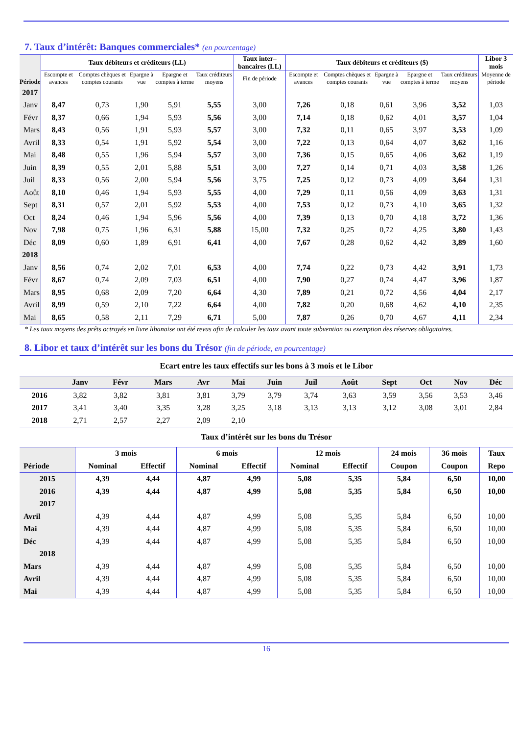7. Taux d’intérêt: Banques commerciales* (en pourcentage)
| Période | Taux débiteurs et créditeurs (LL) | | | | | Taux inter– bancaires (LL) | Taux débiteurs et créditeurs ($) | | | | | Libor 3 mois |
| --- | --- | --- | --- | --- | --- | --- | --- | --- | --- | --- | --- | --- |
| | Escompte et avances | Comptes chèques et comptes courants | Epargne à vue | Epargne et comptes à terme | Taux créditeurs moyens | Fin de période | Escompte et avances | Comptes chèques et comptes courants | Epargne à vue | Epargne et comptes à terme | Taux créditeurs moyens | Moyenne de période |
| 2017 | | | | | | | | | | | | |
| Janv | 8,47 | 0,73 | 1,90 | 5,91 | 5,55 | 3,00 | 7,26 | 0,18 | 0,61 | 3,96 | 3,52 | 1,03 |
| Févr | 8,37 | 0,66 | 1,94 | 5,93 | 5,56 | 3,00 | 7,14 | 0,18 | 0,62 | 4,01 | 3,57 | 1,04 |
| Mars | 8,43 | 0,56 | 1,91 | 5,93 | 5,57 | 3,00 | 7,32 | 0,11 | 0,65 | 3,97 | 3,53 | 1,09 |
| Avril | 8,33 | 0,54 | 1,91 | 5,92 | 5,54 | 3,00 | 7,22 | 0,13 | 0,64 | 4,07 | 3,62 | 1,16 |
| Mai | 8,48 | 0,55 | 1,96 | 5,94 | 5,57 | 3,00 | 7,36 | 0,15 | 0,65 | 4,06 | 3,62 | 1,19 |
| Juin | 8,39 | 0,55 | 2,01 | 5,88 | 5,51 | 3,00 | 7,27 | 0,14 | 0,71 | 4,03 | 3,58 | 1,26 |
| Juil | 8,33 | 0,56 | 2,00 | 5,94 | 5,56 | 3,75 | 7,25 | 0,12 | 0,73 | 4,09 | 3,64 | 1,31 |
| Août | 8,10 | 0,46 | 1,94 | 5,93 | 5,55 | 4,00 | 7,29 | 0,11 | 0,56 | 4,09 | 3,63 | 1,31 |
| Sept | 8,31 | 0,57 | 2,01 | 5,92 | 5,53 | 4,00 | 7,53 | 0,12 | 0,73 | 4,10 | 3,65 | 1,32 |
| Oct | 8,24 | 0,46 | 1,94 | 5,96 | 5,56 | 4,00 | 7,39 | 0,13 | 0,70 | 4,18 | 3,72 | 1,36 |
| Nov | 7,98 | 0,75 | 1,96 | 6,31 | 5,88 | 15,00 | 7,32 | 0,25 | 0,72 | 4,25 | 3,80 | 1,43 |
| Déc | 8,09 | 0,60 | 1,89 | 6,91 | 6,41 | 4,00 | 7,67 | 0,28 | 0,62 | 4,42 | 3,89 | 1,60 |
| 2018 | | | | | | | | | | | | |
| Janv | 8,56 | 0,74 | 2,02 | 7,01 | 6,53 | 4,00 | 7,74 | 0,22 | 0,73 | 4,42 | 3,91 | 1,73 |
| Févr | 8,67 | 0,74 | 2,09 | 7,03 | 6,51 | 4,00 | 7,90 | 0,27 | 0,74 | 4,47 | 3,96 | 1,87 |
| Mars | 8,95 | 0,68 | 2,09 | 7,20 | 6,64 | 4,30 | 7,89 | 0,21 | 0,72 | 4,56 | 4,04 | 2,17 |
| Avril | 8,99 | 0,59 | 2,10 | 7,22 | 6,64 | 4,00 | 7,82 | 0,20 | 0,68 | 4,62 | 4,10 | 2,35 |
| Mai | 8,65 | 0,58 | 2,11 | 7,29 | 6,71 | 5,00 | 7,87 | 0,26 | 0,70 | 4,67 | 4,11 | 2,34 |
* Les taux moyens des prêts octroyés en livre libanaise ont été revus afin de calculer les taux avant toute subvention ou exemption des réserves obligatoires.
8. Libor et taux d’intérêt sur les bons du Trésor (fin de période, en pourcentage)
Ecart entre les taux effectifs sur les bons à 3 mois et le Libor
| | Janv | Févr | Mars | Avr | Mai | Juin | Juil | Août | Sept | Oct | Nov | Déc |
| --- | --- | --- | --- | --- | --- | --- | --- | --- | --- | --- | --- | --- |
| 2016 | 3,82 | 3,82 | 3,81 | 3,81 | 3,79 | 3,79 | 3,74 | 3,63 | 3,59 | 3,56 | 3,53 | 3,46 |
| 2017 | 3,41 | 3,40 | 3,35 | 3,28 | 3,25 | 3,18 | 3,13 | 3,13 | 3,12 | 3,08 | 3,01 | 2,84 |
| 2018 | 2,71 | 2,57 | 2,27 | 2,09 | 2,10 | | | | | | | |
Taux d’intérêt sur les bons du Trésor
| | 3 mois | | 6 mois | | 12 mois | | 24 mois | 36 mois | Taux |
| --- | --- | --- | --- | --- | --- | --- | --- | --- | --- |
| Période | Nominal | Effectif | Nominal | Effectif | Nominal | Effectif | Coupon | Coupon | Repo |
| 2015 | 4,39 | 4,44 | 4,87 | 4,99 | 5,08 | 5,35 | 5,84 | 6,50 | 10,00 |
| 2016 | 4,39 | 4,44 | 4,87 | 4,99 | 5,08 | 5,35 | 5,84 | 6,50 | 10,00 |
| 2017 | | | | | | | | | |
| Avril | 4,39 | 4,44 | 4,87 | 4,99 | 5,08 | 5,35 | 5,84 | 6,50 | 10,00 |
| Mai | 4,39 | 4,44 | 4,87 | 4,99 | 5,08 | 5,35 | 5,84 | 6,50 | 10,00 |
| Déc | 4,39 | 4,44 | 4,87 | 4,99 | 5,08 | 5,35 | 5,84 | 6,50 | 10,00 |
| 2018 | | | | | | | | | |
| Mars | 4,39 | 4,44 | 4,87 | 4,99 | 5,08 | 5,35 | 5,84 | 6,50 | 10,00 |
| Avril | 4,39 | 4,44 | 4,87 | 4,99 | 5,08 | 5,35 | 5,84 | 6,50 | 10,00 |
| Mai | 4,39 | 4,44 | 4,87 | 4,99 | 5,08 | 5,35 | 5,84 | 6,50 | 10,00 |
16